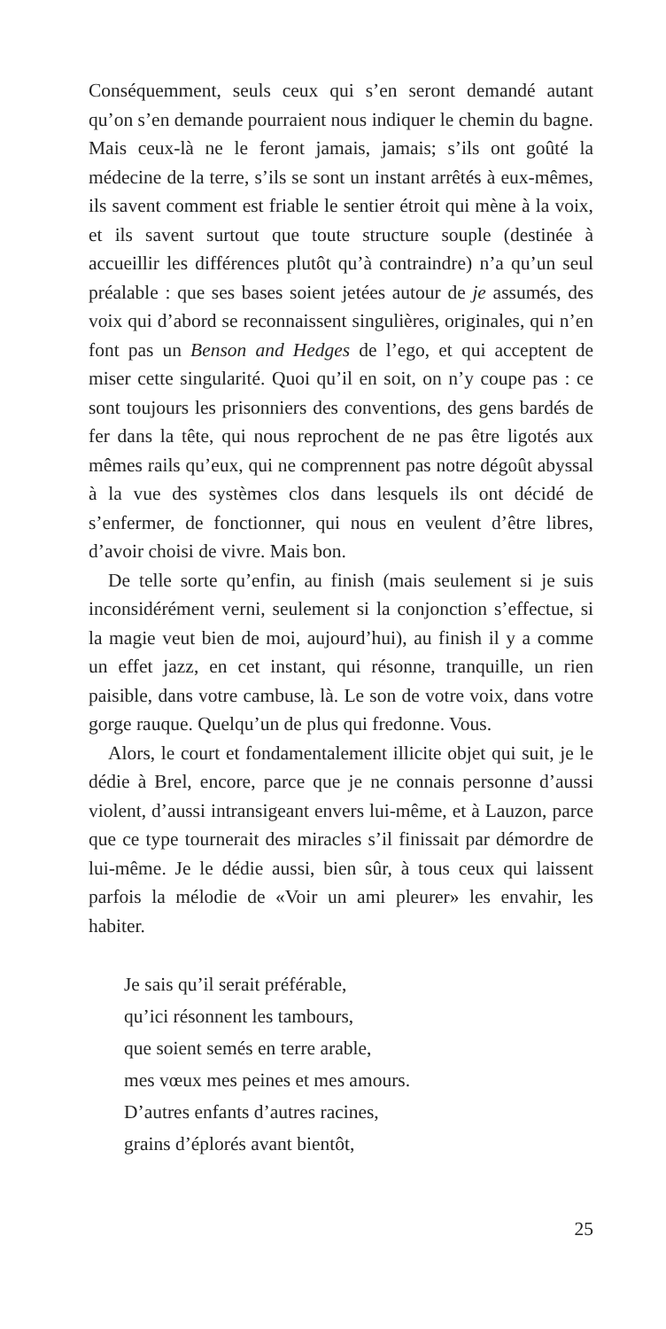Conséquemment, seuls ceux qui s’en seront demandé autant qu’on s’en demande pourraient nous indiquer le chemin du bagne. Mais ceux-là ne le feront jamais, jamais; s’ils ont goûté la médecine de la terre, s’ils se sont un instant arrêtés à eux-mêmes, ils savent comment est friable le sentier étroit qui mène à la voix, et ils savent surtout que toute structure souple (destinée à accueillir les différences plutôt qu’à contraindre) n’a qu’un seul préalable : que ses bases soient jetées autour de je assumés, des voix qui d’abord se reconnaissent singulières, originales, qui n’en font pas un Benson and Hedges de l’ego, et qui acceptent de miser cette singularité. Quoi qu’il en soit, on n’y coupe pas : ce sont toujours les prisonniers des conventions, des gens bardés de fer dans la tête, qui nous reprochent de ne pas être ligotés aux mêmes rails qu’eux, qui ne comprennent pas notre dégoût abyssal à la vue des systèmes clos dans lesquels ils ont décidé de s’enfermer, de fonctionner, qui nous en veulent d’être libres, d’avoir choisi de vivre. Mais bon.
De telle sorte qu’enfin, au finish (mais seulement si je suis inconsidérément verni, seulement si la conjonction s’effectue, si la magie veut bien de moi, aujourd’hui), au finish il y a comme un effet jazz, en cet instant, qui résonne, tranquille, un rien paisible, dans votre cambuse, là. Le son de votre voix, dans votre gorge rauque. Quelqu’un de plus qui fredonne. Vous.
Alors, le court et fondamentalement illicite objet qui suit, je le dédie à Brel, encore, parce que je ne connais personne d’aussi violent, d’aussi intransigeant envers lui-même, et à Lauzon, parce que ce type tournerait des miracles s’il finissait par démordre de lui-même. Je le dédie aussi, bien sûr, à tous ceux qui laissent parfois la mélodie de «Voir un ami pleurer» les envahir, les habiter.
Je sais qu’il serait préférable,
qu’ici résonnent les tambours,
que soient semés en terre arable,
mes vœux mes peines et mes amours.
D’autres enfants d’autres racines,
grains d’éplorés avant bientôt,
25